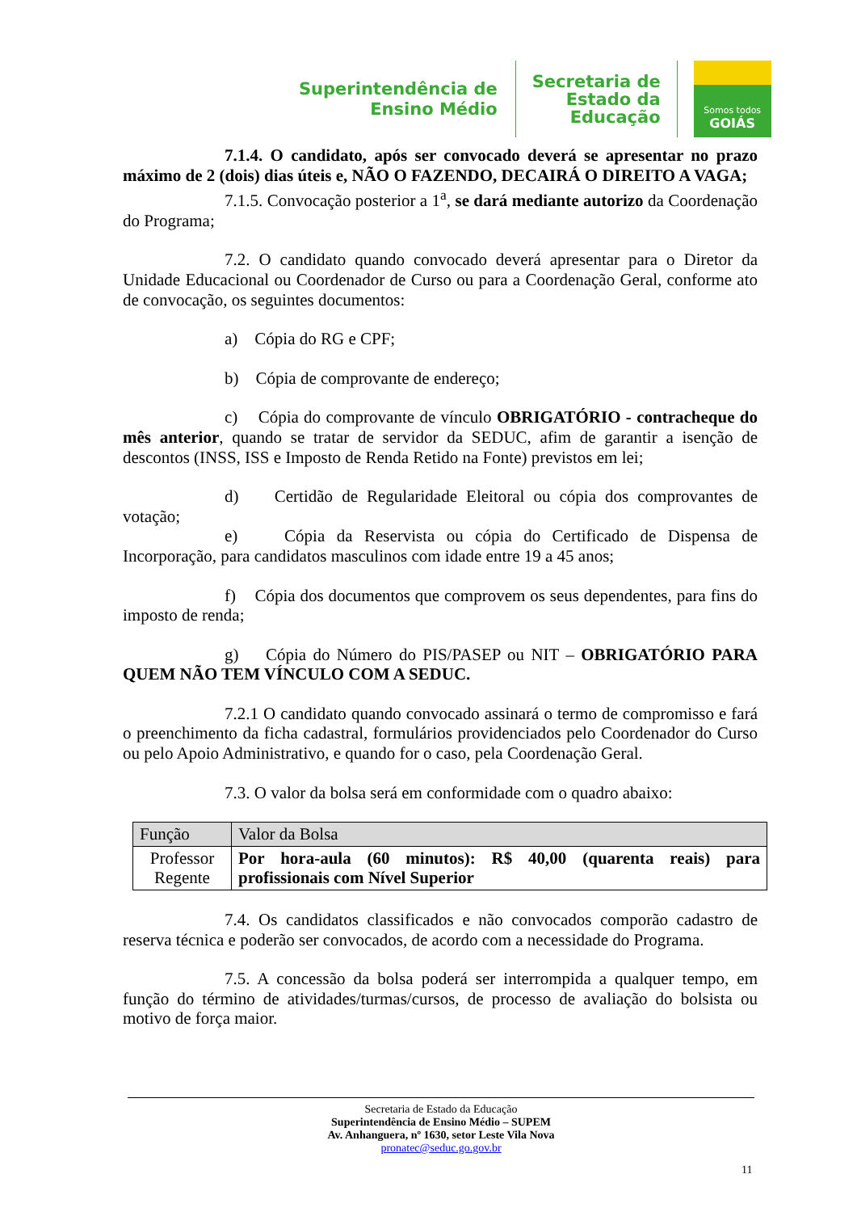Superintendência de
Ensino Médio
Secretaria de
Estado da
Educação
Somos todos
GOIÁS
7.1.4. O candidato, após ser convocado deverá se apresentar no prazo máximo de 2 (dois) dias úteis e, NÃO O FAZENDO, DECAIRÁ O DIREITO A VAGA;
7.1.5. Convocação posterior a 1<sup>a</sup>, se dará mediante autorizo da Coordenação do Programa;
7.2. O candidato quando convocado deverá apresentar para o Diretor da Unidade Educacional ou Coordenador de Curso ou para a Coordenação Geral, conforme ato de convocação, os seguintes documentos:
a) Cópia do RG e CPF;
b) Cópia de comprovante de endereço;
c) Cópia do comprovante de vínculo OBRIGATÓRIO - contracheque do mês anterior, quando se tratar de servidor da SEDUC, afim de garantir a isenção de descontos (INSS, ISS e Imposto de Renda Retido na Fonte) previstos em lei;
d) Certidão de Regularidade Eleitoral ou cópia dos comprovantes de votação;
e) Cópia da Reservista ou cópia do Certificado de Dispensa de Incorporação, para candidatos masculinos com idade entre 19 a 45 anos;
f) Cópia dos documentos que comprovem os seus dependentes, para fins do imposto de renda;
g) Cópia do Número do PIS/PASEP ou NIT – OBRIGATÓRIO PARA QUEM NÃO TEM VÍNCULO COM A SEDUC.
7.2.1 O candidato quando convocado assinará o termo de compromisso e fará o preenchimento da ficha cadastral, formulários providenciados pelo Coordenador do Curso ou pelo Apoio Administrativo, e quando for o caso, pela Coordenação Geral.
7.3. O valor da bolsa será em conformidade com o quadro abaixo:
| Função | Valor da Bolsa |
| --- | --- |
| Professor Regente | Por hora-aula (60 minutos): R$ 40,00 (quarenta reais) para profissionais com Nível Superior |
7.4. Os candidatos classificados e não convocados comporão cadastro de reserva técnica e poderão ser convocados, de acordo com a necessidade do Programa.
7.5. A concessão da bolsa poderá ser interrompida a qualquer tempo, em função do término de atividades/turmas/cursos, de processo de avaliação do bolsista ou motivo de força maior.
Secretaria de Estado da Educação
Superintendência de Ensino Médio – SUPEM
Av. Anhanguera, nº 1630, setor Leste Vila Nova
pronatec@seduc.go.gov.br
11